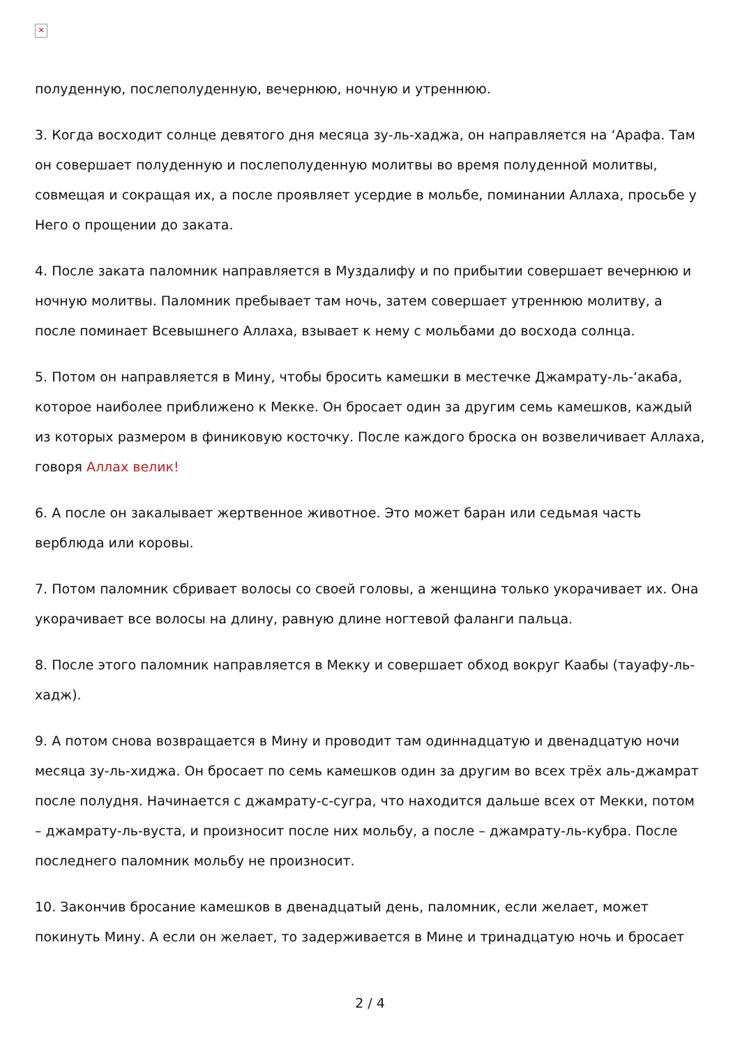✕
полуденную, послеполуденную, вечернюю, ночную и утреннюю.
3. Когда восходит солнце девятого дня месяца зу-ль-хаджа, он направляется на ‘Арафа. Там он совершает полуденную и послеполуденную молитвы во время полуденной молитвы, совмещая и сокращая их, а после проявляет усердие в мольбе, поминании Аллаха, просьбе у Него о прощении до заката.
4. После заката паломник направляется в Муздалифу и по прибытии совершает вечернюю и ночную молитвы. Паломник пребывает там ночь, затем совершает утреннюю молитву, а после поминает Всевышнего Аллаха, взывает к нему с мольбами до восхода солнца.
5. Потом он направляется в Мину, чтобы бросить камешки в местечке Джамрату-ль-‘акаба, которое наиболее приближено к Мекке. Он бросает один за другим семь камешков, каждый из которых размером в финиковую косточку. После каждого броска он возвеличивает Аллаха, говоря Аллах велик!
6. А после он закалывает жертвенное животное. Это может баран или седьмая часть верблюда или коровы.
7. Потом паломник сбривает волосы со своей головы, а женщина только укорачивает их. Она укорачивает все волосы на длину, равную длине ногтевой фаланги пальца.
8. После этого паломник направляется в Мекку и совершает обход вокруг Каабы (тауафу-ль-хадж).
9. А потом снова возвращается в Мину и проводит там одиннадцатую и двенадцатую ночи месяца зу-ль-хиджа. Он бросает по семь камешков один за другим во всех трёх аль-джамрат после полудня. Начинается с джамрату-с-сугра, что находится дальше всех от Мекки, потом – джамрату-ль-вуста, и произносит после них мольбу, а после – джамрату-ль-кубра. После последнего паломник мольбу не произносит.
10. Закончив бросание камешков в двенадцатый день, паломник, если желает, может покинуть Мину. А если он желает, то задерживается в Мине и тринадцатую ночь и бросает
2 / 4